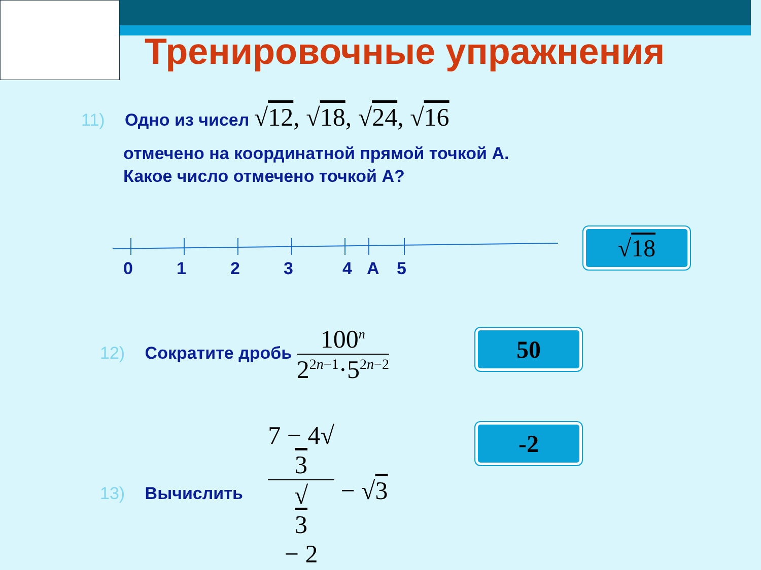Тренировочные упражнения
11) Одно из чисел √12, √18, √24, √16
отмечено на координатной прямой точкой А.
Какое число отмечено точкой А?
0 1 2 3 4 A 5
√18
12) Сократите дробь 100<sup>n</sup> 2<sup>2n−1</sup>·5<sup>2n−2</sup>
50
13) Вычислить 7 − 4√
3 √
3
− 2 − √3
-2